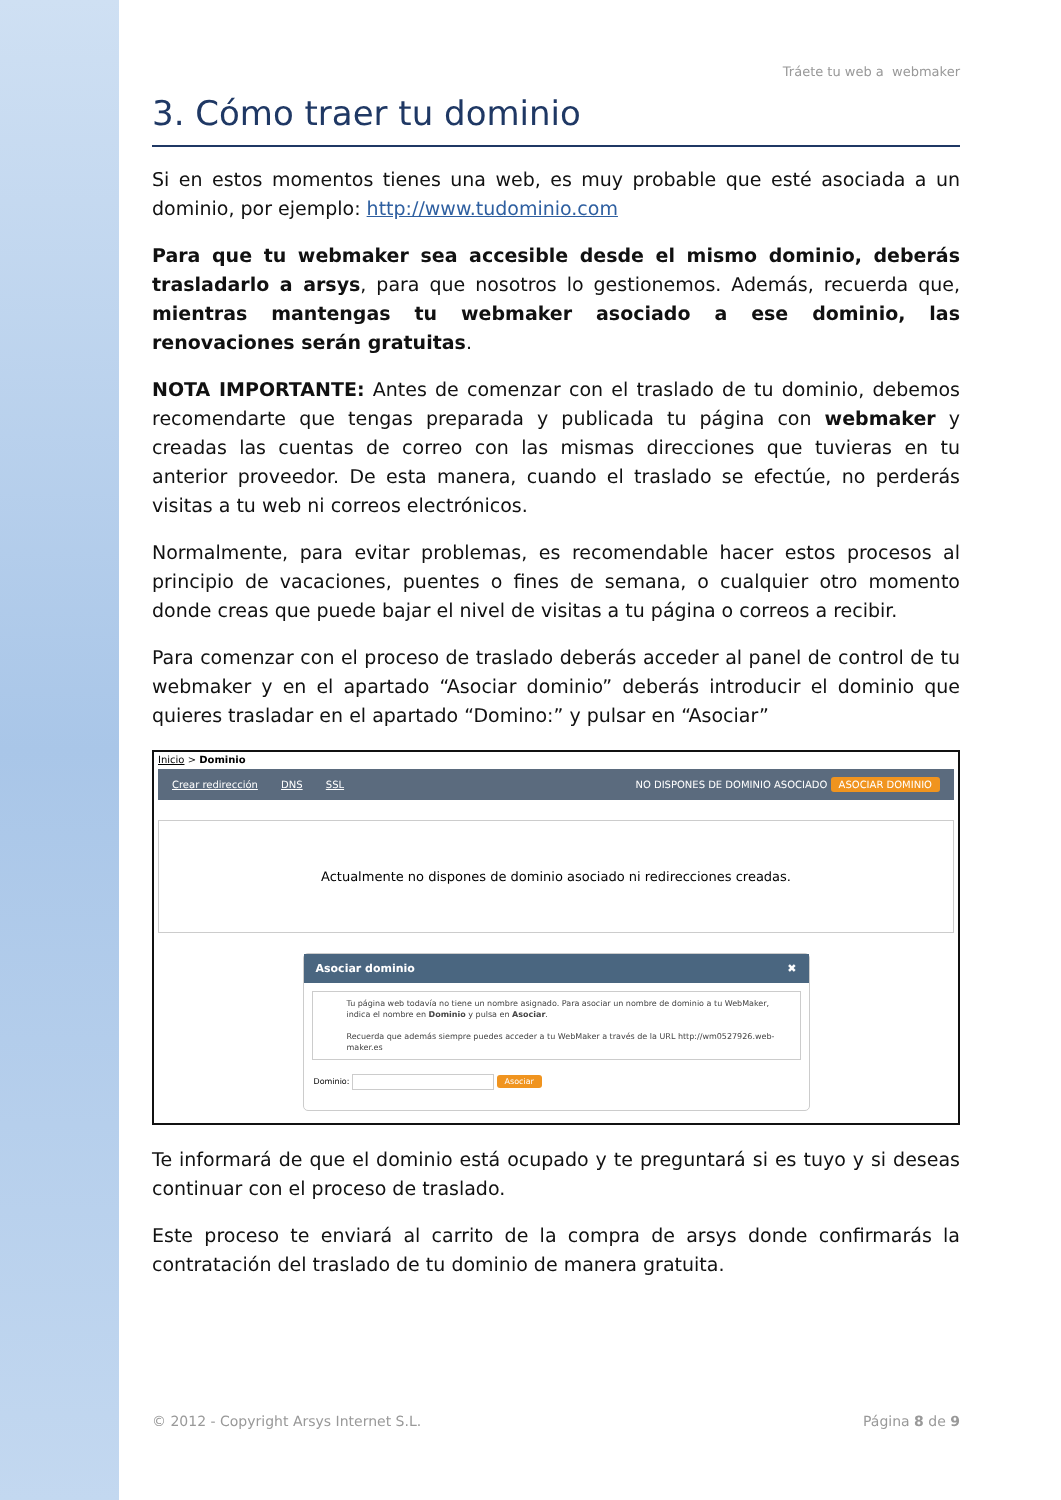Tráete tu web a webmaker
3. Cómo traer tu dominio
Si en estos momentos tienes una web, es muy probable que esté asociada a un dominio, por ejemplo: http://www.tudominio.com
Para que tu webmaker sea accesible desde el mismo dominio, deberás trasladarlo a arsys, para que nosotros lo gestionemos. Además, recuerda que, mientras mantengas tu webmaker asociado a ese dominio, las renovaciones serán gratuitas.
NOTA IMPORTANTE: Antes de comenzar con el traslado de tu dominio, debemos recomendarte que tengas preparada y publicada tu página con webmaker y creadas las cuentas de correo con las mismas direcciones que tuvieras en tu anterior proveedor. De esta manera, cuando el traslado se efectúe, no perderás visitas a tu web ni correos electrónicos.
Normalmente, para evitar problemas, es recomendable hacer estos procesos al principio de vacaciones, puentes o fines de semana, o cualquier otro momento donde creas que puede bajar el nivel de visitas a tu página o correos a recibir.
Para comenzar con el proceso de traslado deberás acceder al panel de control de tu webmaker y en el apartado “Asociar dominio” deberás introducir el dominio que quieres trasladar en el apartado “Domino:” y pulsar en “Asociar”
Inicio > Dominio
Crear redirección DNS SSL NO DISPONES DE DOMINIO ASOCIADO ASOCIAR DOMINIO
Actualmente no dispones de dominio asociado ni redirecciones creadas.
Asociar dominio ✖
Tu página web todavía no tiene un nombre asignado. Para asociar un nombre de dominio a tu WebMaker, indica el nombre en Dominio y pulsa en Asociar.
Recuerda que además siempre puedes acceder a tu WebMaker a través de la URL http://wm0527926.web-maker.es
Dominio: Asociar
Te informará de que el dominio está ocupado y te preguntará si es tuyo y si deseas continuar con el proceso de traslado.
Este proceso te enviará al carrito de la compra de arsys donde confirmarás la contratación del traslado de tu dominio de manera gratuita.
© 2012 - Copyright Arsys Internet S.L. Página 8 de 9